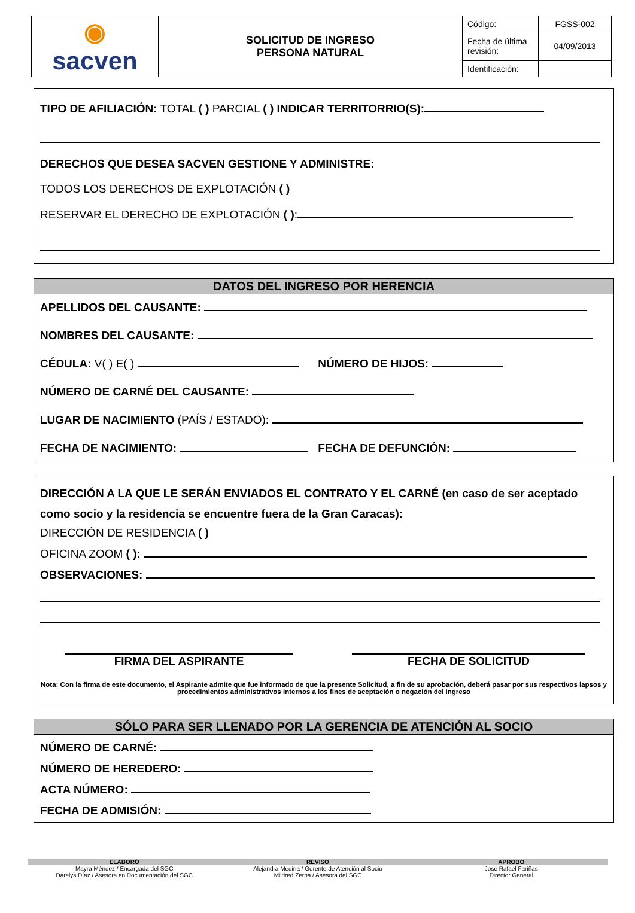| ◉ sacven | SOLICITUD DE INGRESO PERSONA NATURAL | Código: | FGSS-002 |
| | | Fecha de última revisión: | 04/09/2013 |
| | | Identificación: | |
TIPO DE AFILIACIÓN: TOTAL ( ) PARCIAL ( ) INDICAR TERRITORRIO(S):
DERECHOS QUE DESEA SACVEN GESTIONE Y ADMINISTRE:
TODOS LOS DERECHOS DE EXPLOTACIÓN ( )
RESERVAR EL DERECHO DE EXPLOTACIÓN ( ):
DATOS DEL INGRESO POR HERENCIA
APELLIDOS DEL CAUSANTE:
NOMBRES DEL CAUSANTE:
CÉDULA: V( ) E( ) NÚMERO DE HIJOS:
NÚMERO DE CARNÉ DEL CAUSANTE:
LUGAR DE NACIMIENTO (PAÍS / ESTADO):
FECHA DE NACIMIENTO: FECHA DE DEFUNCIÓN:
DIRECCIÓN A LA QUE LE SERÁN ENVIADOS EL CONTRATO Y EL CARNÉ (en caso de ser aceptado como socio y la residencia se encuentre fuera de la Gran Caracas):
DIRECCIÓN DE RESIDENCIA ( )
OFICINA ZOOM ( ):
OBSERVACIONES:
FIRMA DEL ASPIRANTE FECHA DE SOLICITUD
Nota: Con la firma de este documento, el Aspirante admite que fue informado de que la presente Solicitud, a fin de su aprobación, deberá pasar por sus respectivos lapsos y procedimientos administrativos internos a los fines de aceptación o negación del ingreso
SÓLO PARA SER LLENADO POR LA GERENCIA DE ATENCIÓN AL SOCIO
NÚMERO DE CARNÉ:
NÚMERO DE HEREDERO:
ACTA NÚMERO:
FECHA DE ADMISIÓN:
ELABORÓ
Mayra Méndez / Encargada del SGC
Darelys Díaz / Asesora en Documentación del SGC
REVISO
Alejandra Medina / Gerente de Atención al Socio
Mildred Zerpa / Asesora del SGC
APROBÓ
José Rafael Fariñas
Director General